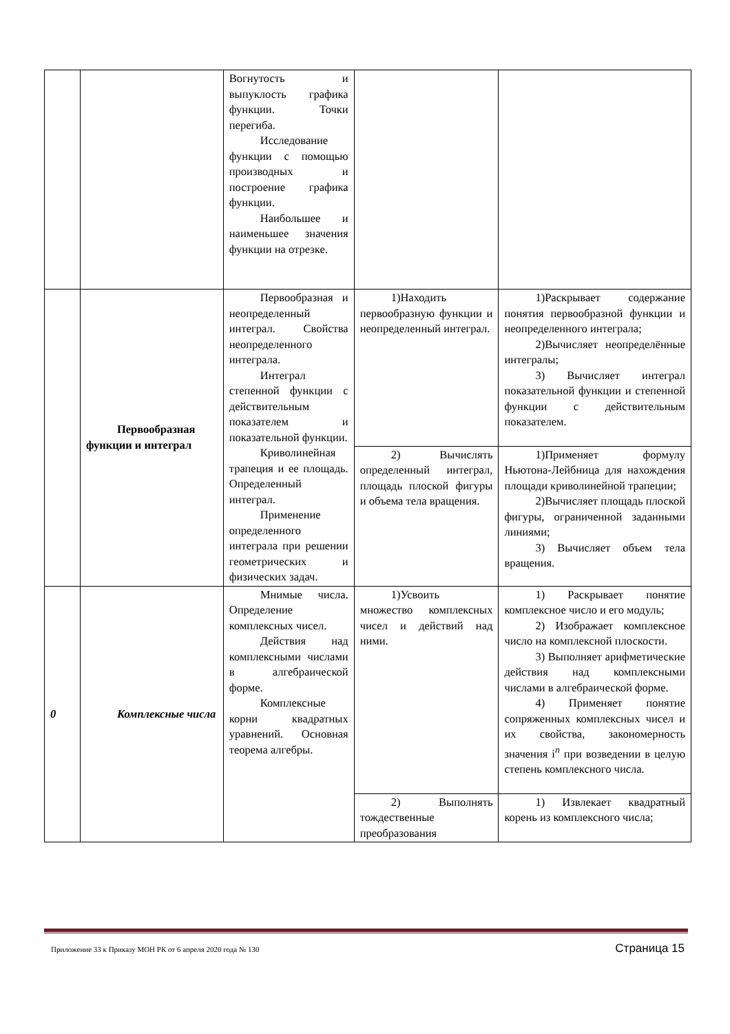| | | Вогнутость и выпуклость графика функции. Точки перегиба. Исследование функции с помощью производных и построение графика функции. Наибольшее и наименьшее значения функции на отрезке. | | |
| | Первообразная функции и интеграл | Первообразная и неопределенный интеграл. Свойства неопределенного интеграла. Интеграл степенной функции с действительным показателем и показательной функции. Криволинейная трапеция и ее площадь. Определенный интеграл. Применение определенного интеграла при решении геометрических и физических задач. | 1)Находить первообразную функции и неопределенный интеграл. | 1)Раскрывает содержание понятия первообразной функции и неопределенного интеграла; 2)Вычисляет неопределённые интегралы; 3) Вычисляет интеграл показательной функции и степенной функции с действительным показателем. |
| | | | 2) Вычислять определенный интеграл, площадь плоской фигуры и объема тела вращения. | 1)Применяет формулу Ньютона-Лейбница для нахождения площади криволинейной трапеции; 2)Вычисляет площадь плоской фигуры, ограниченной заданными линиями; 3) Вычисляет объем тела вращения. |
| 0 | Комплексные числа | Мнимые числа. Определение комплексных чисел. Действия над комплексными числами в алгебраической форме. Комплексные корни квадратных уравнений. Основная теорема алгебры. | 1)Усвоить множество комплексных чисел и действий над ними. | 1) Раскрывает понятие комплексное число и его модуль; 2) Изображает комплексное число на комплексной плоскости. 3) Выполняет арифметические действия над комплексными числами в алгебраической форме. 4) Применяет понятие сопряженных комплексных чисел и их свойства, закономерность значения i<sup>n</sup> при возведении в целую степень комплексного числа. |
| | | | 2) Выполнять тождественные преобразования | 1) Извлекает квадратный корень из комплексного числа; |
Приложение 33 к Приказу МОН РК от 6 апреля 2020 года № 130 Страница 15